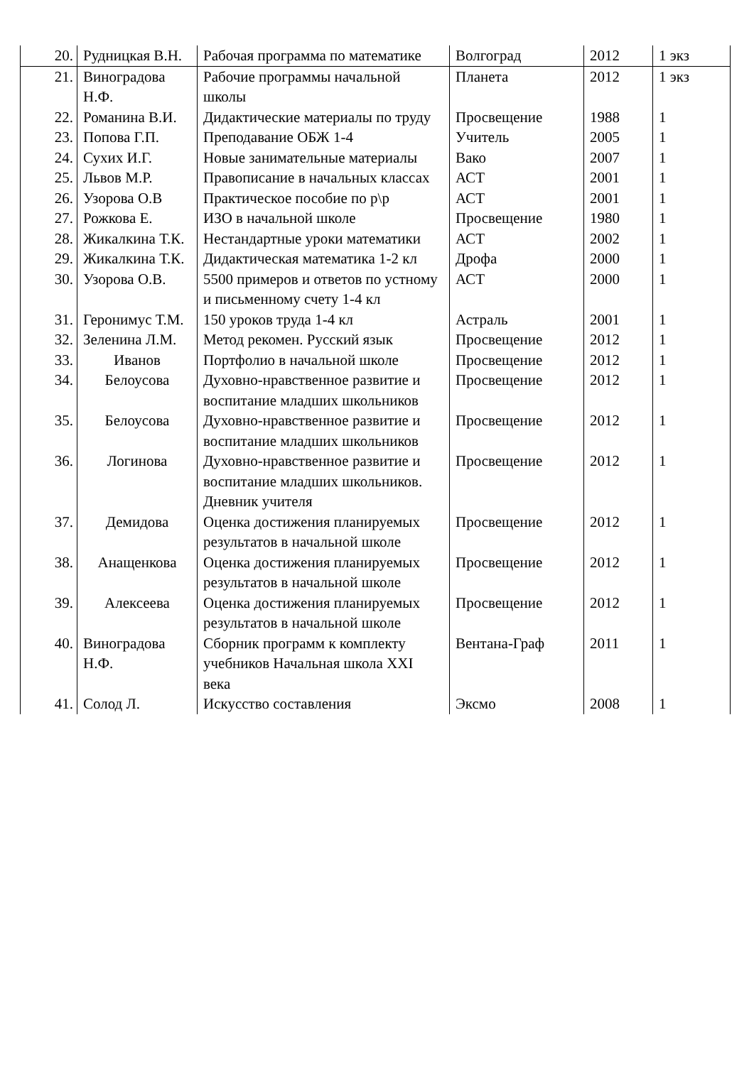| 20. | Рудницкая В.Н. | Рабочая программа по математике | Волгоград | 2012 | 1 экз |
| 21. | Виноградова Н.Ф. | Рабочие программы начальной школы | Планета | 2012 | 1 экз |
| 22. | Романина В.И. | Дидактические материалы по труду | Просвещение | 1988 | 1 |
| 23. | Попова Г.П. | Преподавание ОБЖ 1-4 | Учитель | 2005 | 1 |
| 24. | Сухих И.Г. | Новые занимательные материалы | Вако | 2007 | 1 |
| 25. | Львов М.Р. | Правописание в начальных классах | АСТ | 2001 | 1 |
| 26. | Узорова О.В | Практическое пособие по р\р | АСТ | 2001 | 1 |
| 27. | Рожкова Е. | ИЗО в начальной школе | Просвещение | 1980 | 1 |
| 28. | Жикалкина Т.К. | Нестандартные уроки математики | АСТ | 2002 | 1 |
| 29. | Жикалкина Т.К. | Дидактическая математика 1-2 кл | Дрофа | 2000 | 1 |
| 30. | Узорова О.В. | 5500 примеров и ответов по устному и письменному счету 1-4 кл | АСТ | 2000 | 1 |
| 31. | Геронимус Т.М. | 150 уроков труда 1-4 кл | Астраль | 2001 | 1 |
| 32. | Зеленина Л.М. | Метод рекомен. Русский язык | Просвещение | 2012 | 1 |
| 33. | Иванов | Портфолио в начальной школе | Просвещение | 2012 | 1 |
| 34. | Белоусова | Духовно-нравственное развитие и воспитание младших школьников | Просвещение | 2012 | 1 |
| 35. | Белоусова | Духовно-нравственное развитие и воспитание младших школьников | Просвещение | 2012 | 1 |
| 36. | Логинова | Духовно-нравственное развитие и воспитание младших школьников. Дневник учителя | Просвещение | 2012 | 1 |
| 37. | Демидова | Оценка достижения планируемых результатов в начальной школе | Просвещение | 2012 | 1 |
| 38. | Анащенкова | Оценка достижения планируемых результатов в начальной школе | Просвещение | 2012 | 1 |
| 39. | Алексеева | Оценка достижения планируемых результатов в начальной школе | Просвещение | 2012 | 1 |
| 40. | Виноградова Н.Ф. | Сборник программ к комплекту учебников Начальная школа XXI века | Вентана-Граф | 2011 | 1 |
| 41. | Солод Л. | Искусство составления | Эксмо | 2008 | 1 |